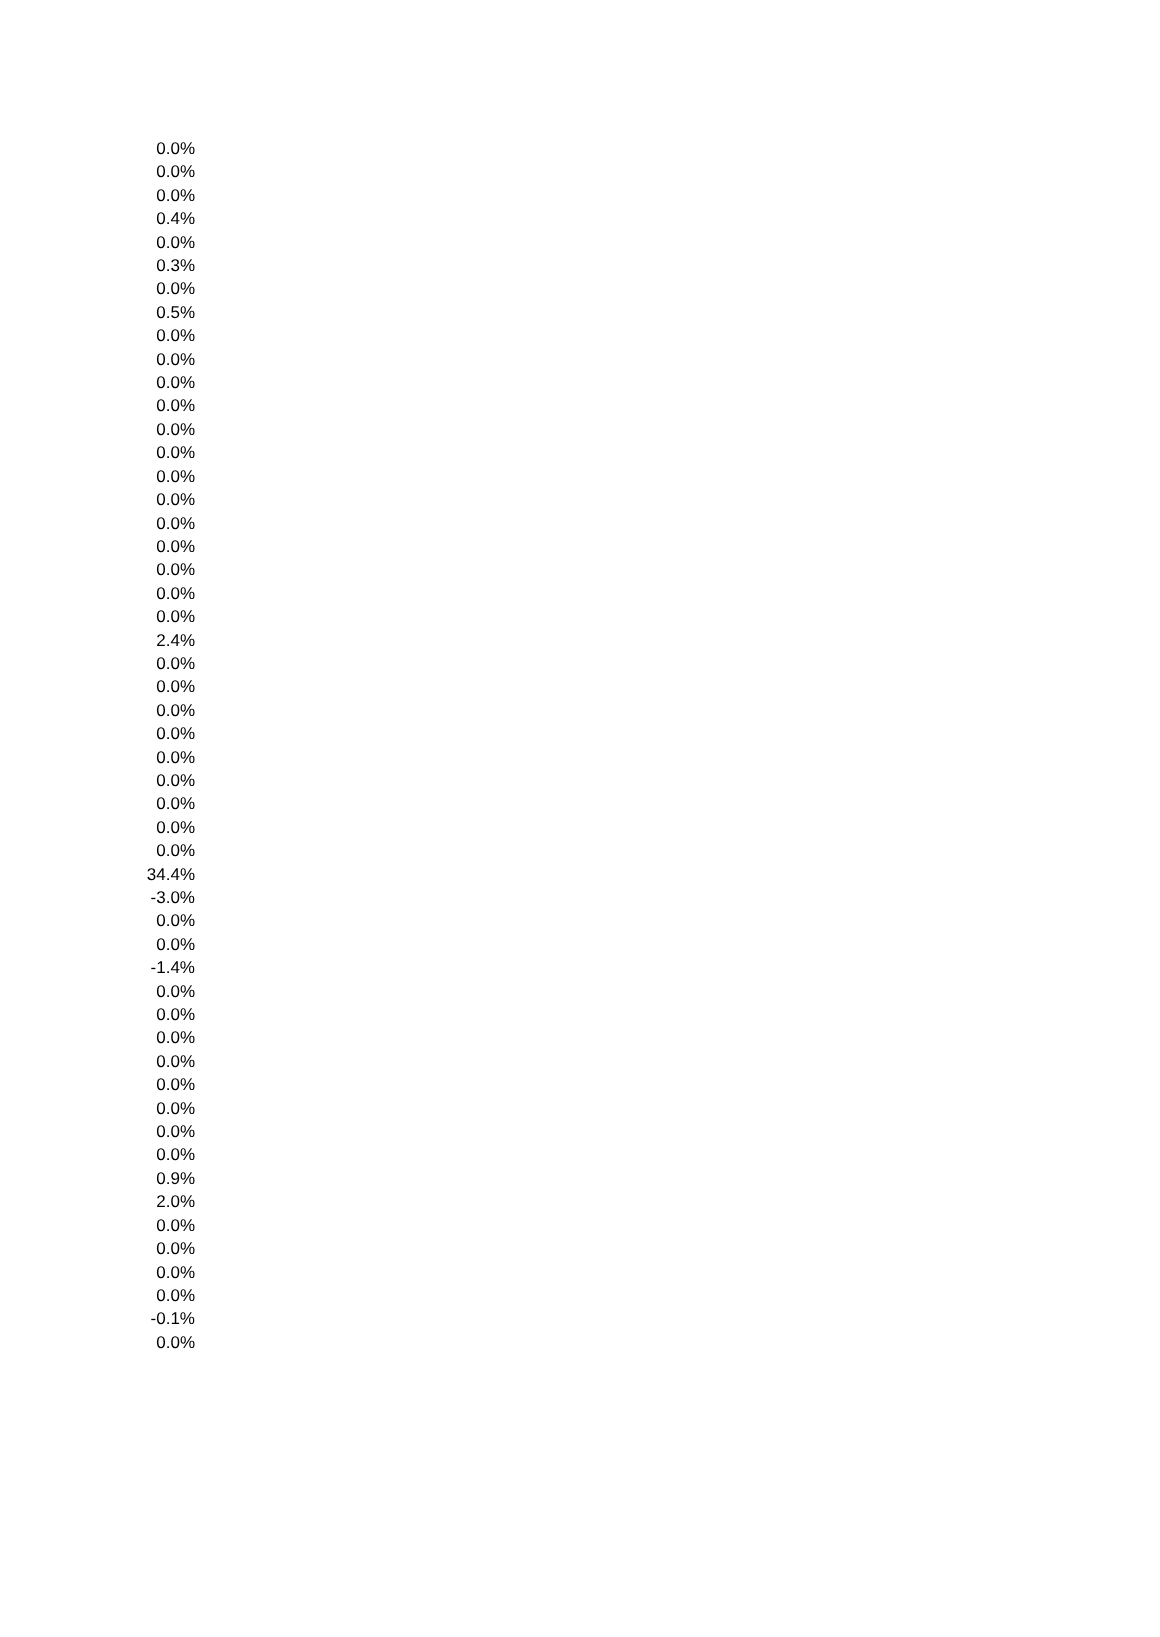| 0.0% |
| 0.0% |
| 0.0% |
| 0.4% |
| 0.0% |
| 0.3% |
| 0.0% |
| 0.5% |
| 0.0% |
| 0.0% |
| 0.0% |
| 0.0% |
| 0.0% |
| 0.0% |
| 0.0% |
| 0.0% |
| 0.0% |
| 0.0% |
| 0.0% |
| 0.0% |
| 0.0% |
| 2.4% |
| 0.0% |
| 0.0% |
| 0.0% |
| 0.0% |
| 0.0% |
| 0.0% |
| 0.0% |
| 0.0% |
| 0.0% |
| 34.4% |
| -3.0% |
| 0.0% |
| 0.0% |
| -1.4% |
| 0.0% |
| 0.0% |
| 0.0% |
| 0.0% |
| 0.0% |
| 0.0% |
| 0.0% |
| 0.0% |
| 0.9% |
| 2.0% |
| 0.0% |
| 0.0% |
| 0.0% |
| 0.0% |
| -0.1% |
| 0.0% |